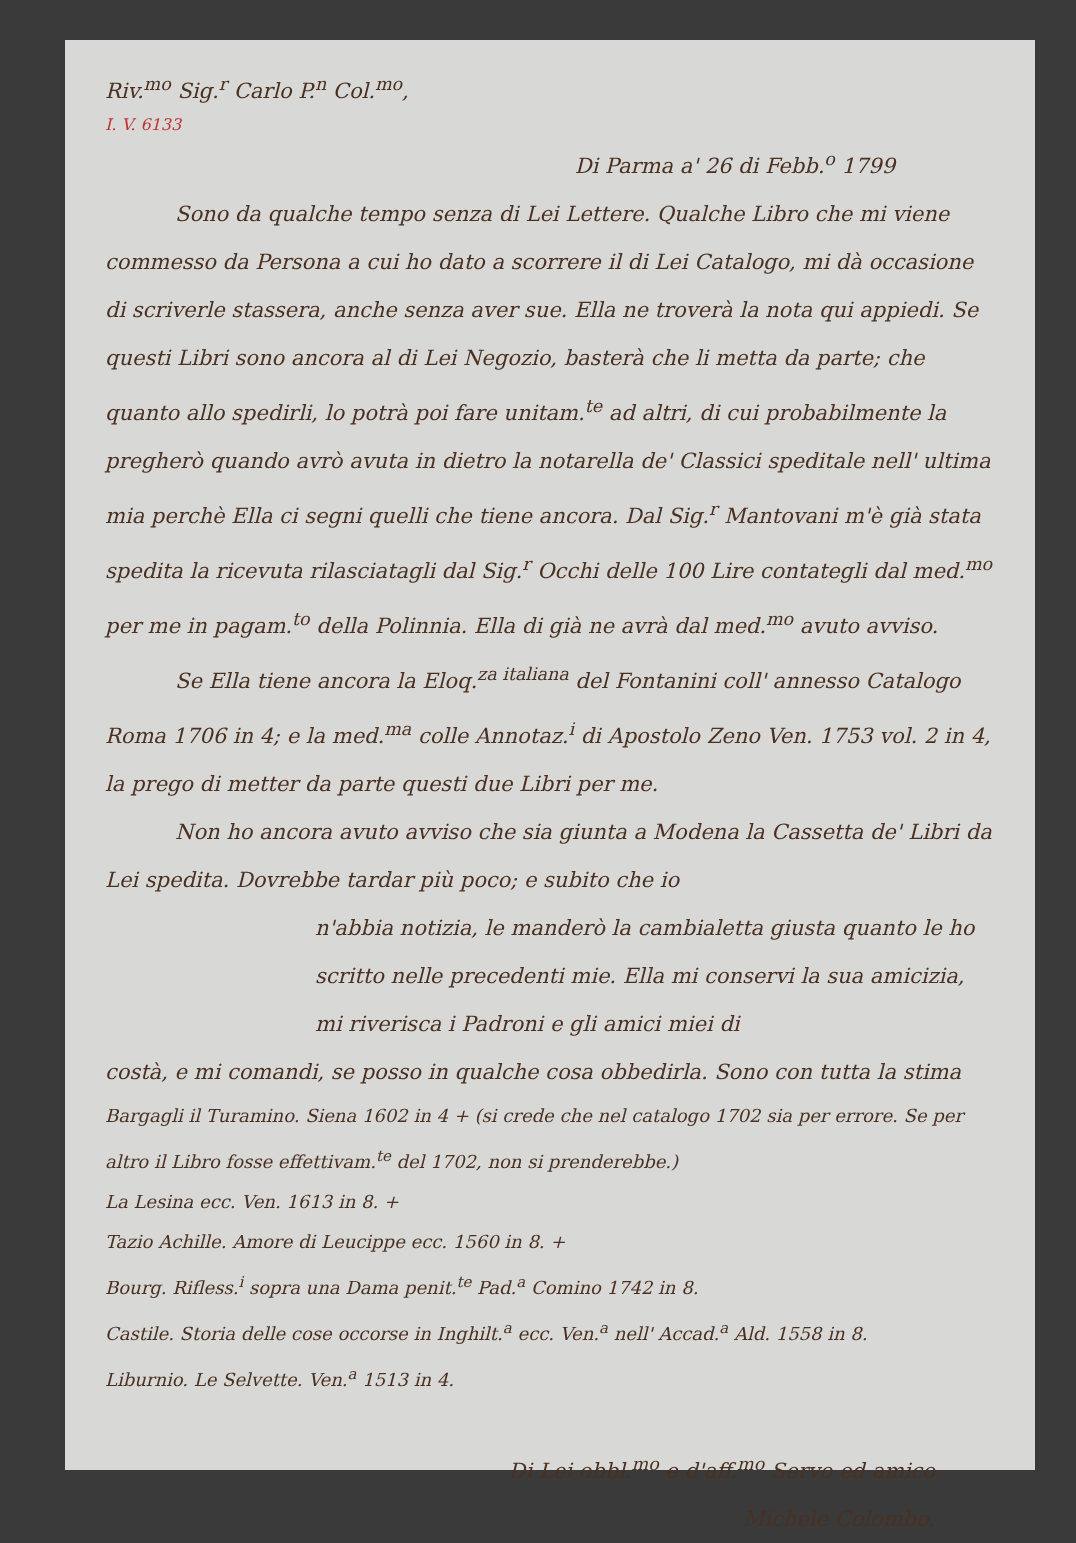Riv.<sup>mo</sup> Sig.<sup>r</sup> Carlo P.<sup>n</sup> Col.<sup>mo</sup>,
I. V. 6133
Di Parma a' 26 di Febb.<sup>o</sup> 1799
Sono da qualche tempo senza di Lei Lettere. Qualche Libro che mi viene commesso da Persona a cui ho dato a scorrere il di Lei Catalogo, mi dà occasione di scriverle stassera, anche senza aver sue. Ella ne troverà la nota qui appiedi. Se questi Libri sono ancora al di Lei Negozio, basterà che li metta da parte; che quanto allo spedirli, lo potrà poi fare unitam.<sup>te</sup> ad altri, di cui probabilmente la pregherò quando avrò avuta in dietro la notarella de' Classici speditale nell' ultima mia perchè Ella ci segni quelli che tiene ancora. Dal Sig.<sup>r</sup> Mantovani m'è già stata spedita la ricevuta rilasciatagli dal Sig.<sup>r</sup> Occhi delle 100 Lire contategli dal med.<sup>mo</sup> per me in pagam.<sup>to</sup> della Polinnia. Ella di già ne avrà dal med.<sup>mo</sup> avuto avviso.
Se Ella tiene ancora la Eloq.<sup>za italiana</sup> del Fontanini coll' annesso Catalogo Roma 1706 in 4; e la med.<sup>ma</sup> colle Annotaz.<sup>i</sup> di Apostolo Zeno Ven. 1753 vol. 2 in 4, la prego di metter da parte questi due Libri per me.
Non ho ancora avuto avviso che sia giunta a Modena la Cassetta de' Libri da Lei spedita. Dovrebbe tardar più poco; e subito che io
n'abbia notizia, le manderò la cambialetta giusta quanto le ho scritto nelle precedenti mie. Ella mi conservi la sua amicizia, mi riverisca i Padroni e gli amici miei di
costà, e mi comandi, se posso in qualche cosa obbedirla. Sono con tutta la stima
Bargagli il Turamino. Siena 1602 in 4 + (si crede che nel catalogo 1702 sia per errore. Se per altro il Libro fosse effettivam.<sup>te</sup> del 1702, non si prenderebbe.)
La Lesina ecc. Ven. 1613 in 8. +
Tazio Achille. Amore di Leucippe ecc. 1560 in 8. +
Bourg. Rifless.<sup>i</sup> sopra una Dama penit.<sup>te</sup> Pad.<sup>a</sup> Comino 1742 in 8.
Castile. Storia delle cose occorse in Inghilt.<sup>a</sup> ecc. Ven.<sup>a</sup> nell' Accad.<sup>a</sup> Ald. 1558 in 8.
Liburnio. Le Selvette. Ven.<sup>a</sup> 1513 in 4.
Di Lei obbl.<sup>mo</sup> e d'aff.<sup>mo</sup> Servo ed amico
Michele Colombo.